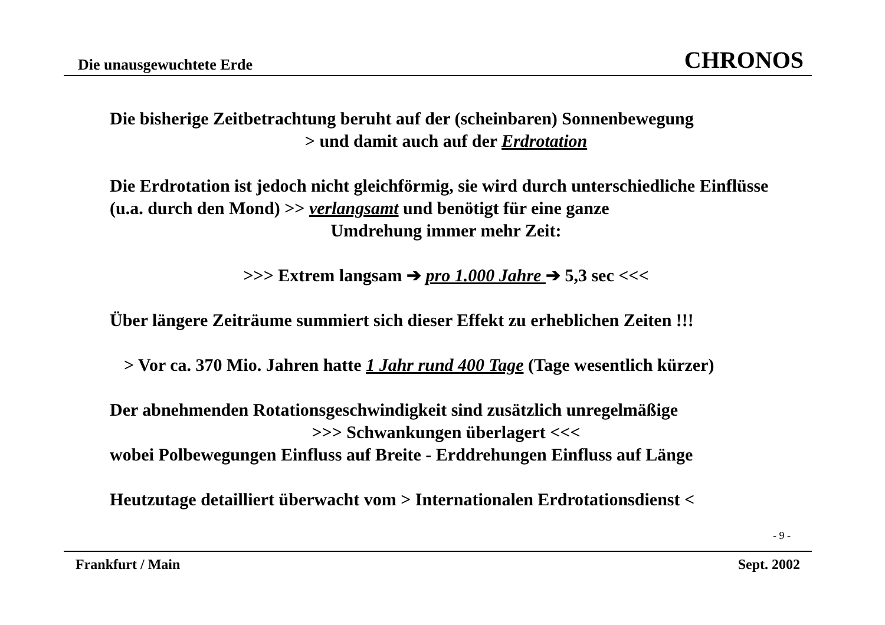Die unausgewuchtete Erde CHRONOS
Die bisherige Zeitbetrachtung beruht auf der (scheinbaren) Sonnenbewegung
> und damit auch auf der Erdrotation
Die Erdrotation ist jedoch nicht gleichförmig, sie wird durch unterschiedliche Einflüsse (u.a. durch den Mond) >> verlangsamt und benötigt für eine ganze
Umdrehung immer mehr Zeit:
>>> Extrem langsam ➔ pro 1.000 Jahre ➔ 5,3 sec <<<
Über längere Zeiträume summiert sich dieser Effekt zu erheblichen Zeiten !!!
> Vor ca. 370 Mio. Jahren hatte 1 Jahr rund 400 Tage (Tage wesentlich kürzer)
Der abnehmenden Rotationsgeschwindigkeit sind zusätzlich unregelmäßige
>>> Schwankungen überlagert <<<
wobei Polbewegungen Einfluss auf Breite - Erddrehungen Einfluss auf Länge
Heutzutage detailliert überwacht vom > Internationalen Erdrotationsdienst <
- 9 -
Frankfurt / Main Sept. 2002